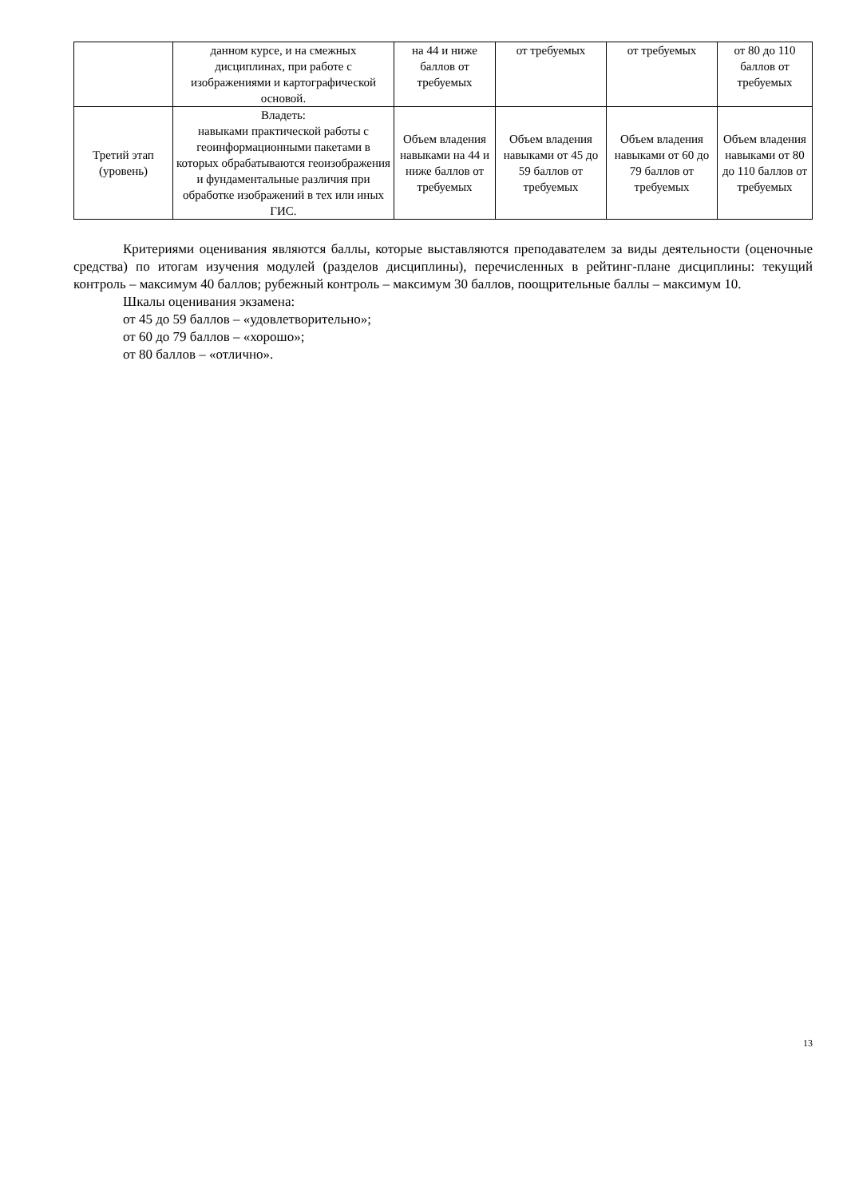| | данном курсе, и на смежных дисциплинах, при работе с изображениями и картографической основой. | на 44 и ниже баллов от требуемых | от требуемых | от требуемых | от 80 до 110 баллов от требуемых |
| Третий этап (уровень) | Владеть: навыками практической работы с геоинформационными пакетами в которых обрабатываются геоизображения и фундаментальные различия при обработке изображений в тех или иных ГИС. | Объем владения навыками на 44 и ниже баллов от требуемых | Объем владения навыками от 45 до 59 баллов от требуемых | Объем владения навыками от 60 до 79 баллов от требуемых | Объем владения навыками от 80 до 110 баллов от требуемых |
Критериями оценивания являются баллы, которые выставляются преподавателем за виды деятельности (оценочные средства) по итогам изучения модулей (разделов дисциплины), перечисленных в рейтинг-плане дисциплины: текущий контроль – максимум 40 баллов; рубежный контроль – максимум 30 баллов, поощрительные баллы – максимум 10.
Шкалы оценивания экзамена:
от 45 до 59 баллов – «удовлетворительно»;
от 60 до 79 баллов – «хорошо»;
от 80 баллов – «отлично».
13